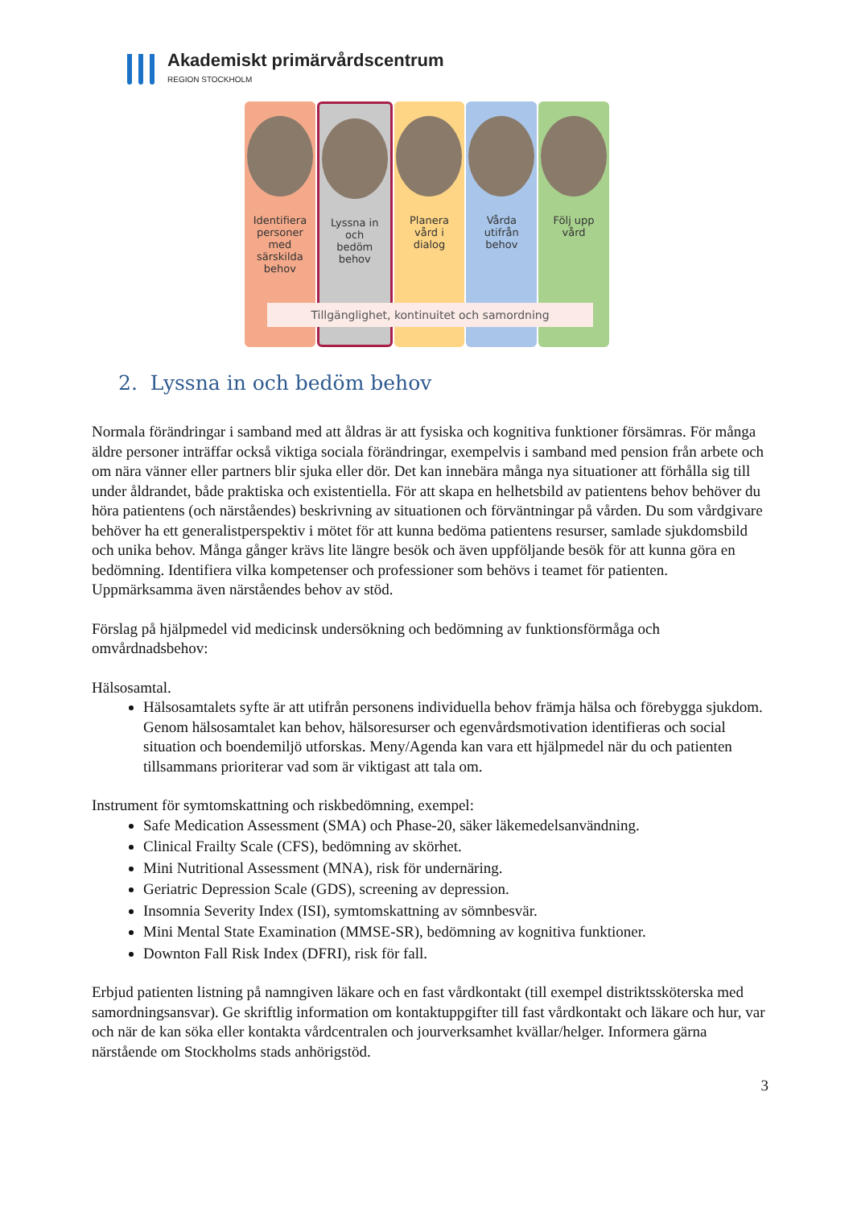Akademiskt primärvårdscentrum
REGION STOCKHOLM
Identifiera
personer
med
särskilda
behov
Lyssna in
och
bedöm
behov
Planera
vård i
dialog
Vårda
utifrån
behov
Följ upp
vård
Tillgänglighet, kontinuitet och samordning
2. Lyssna in och bedöm behov
Normala förändringar i samband med att åldras är att fysiska och kognitiva funktioner försämras. För många äldre personer inträffar också viktiga sociala förändringar, exempelvis i samband med pension från arbete och om nära vänner eller partners blir sjuka eller dör. Det kan innebära många nya situationer att förhålla sig till under åldrandet, både praktiska och existentiella. För att skapa en helhetsbild av patientens behov behöver du höra patientens (och närståendes) beskrivning av situationen och förväntningar på vården. Du som vårdgivare behöver ha ett generalistperspektiv i mötet för att kunna bedöma patientens resurser, samlade sjukdomsbild och unika behov. Många gånger krävs lite längre besök och även uppföljande besök för att kunna göra en bedömning. Identifiera vilka kompetenser och professioner som behövs i teamet för patienten. Uppmärksamma även närståendes behov av stöd.
Förslag på hjälpmedel vid medicinsk undersökning och bedömning av funktionsförmåga och omvårdnadsbehov:
Hälsosamtal.
Hälsosamtalets syfte är att utifrån personens individuella behov främja hälsa och förebygga sjukdom. Genom hälsosamtalet kan behov, hälsoresurser och egenvårdsmotivation identifieras och social situation och boendemiljö utforskas. Meny/Agenda kan vara ett hjälpmedel när du och patienten tillsammans prioriterar vad som är viktigast att tala om.
Instrument för symtomskattning och riskbedömning, exempel:
Safe Medication Assessment (SMA) och Phase-20, säker läkemedelsanvändning.
Clinical Frailty Scale (CFS), bedömning av skörhet.
Mini Nutritional Assessment (MNA), risk för undernäring.
Geriatric Depression Scale (GDS), screening av depression.
Insomnia Severity Index (ISI), symtomskattning av sömnbesvär.
Mini Mental State Examination (MMSE-SR), bedömning av kognitiva funktioner.
Downton Fall Risk Index (DFRI), risk för fall.
Erbjud patienten listning på namngiven läkare och en fast vårdkontakt (till exempel distriktssköterska med samordningsansvar). Ge skriftlig information om kontaktuppgifter till fast vårdkontakt och läkare och hur, var och när de kan söka eller kontakta vårdcentralen och jourverksamhet kvällar/helger. Informera gärna närstående om Stockholms stads anhörigstöd.
3